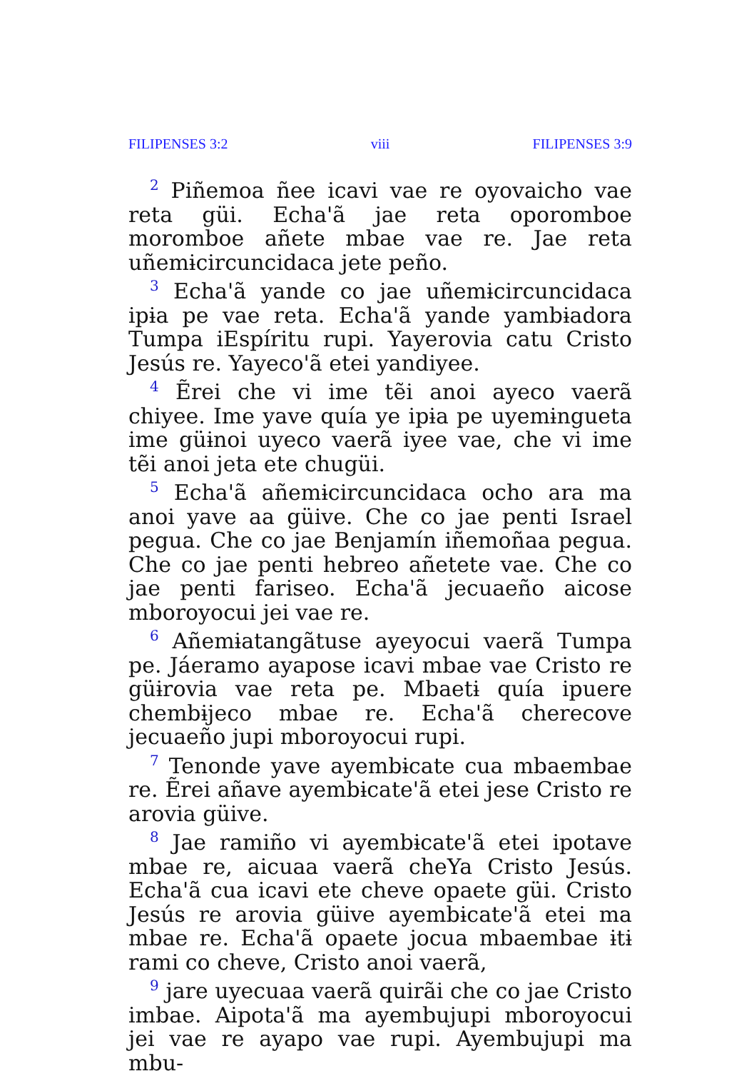FILIPENSES 3:2 viii FILIPENSES 3:9
<sup>2</sup> Piñemoa ñee icavi vae re oyovaicho vae reta güi. Echa'ã jae reta oporomboe moromboe añete mbae vae re. Jae reta uñemɨcircuncidaca jete peño.
<sup>3</sup> Echa'ã yande co jae uñemɨcircuncidaca ipɨa pe vae reta. Echa'ã yande yambɨadora Tumpa iEspíritu rupi. Yayerovia catu Cristo Jesús re. Yayeco'ã etei yandiyee.
<sup>4</sup> Ẽrei che vi ime tẽi anoi ayeco vaerã chiyee. Ime yave quía ye ipɨa pe uyemɨngueta ime güɨnoi uyeco vaerã iyee vae, che vi ime tẽi anoi jeta ete chugüi.
<sup>5</sup> Echa'ã añemɨcircuncidaca ocho ara ma anoi yave aa güive. Che co jae penti Israel pegua. Che co jae Benjamín iñemoñaa pegua. Che co jae penti hebreo añetete vae. Che co jae penti fariseo. Echa'ã jecuaeño aicose mboroyocui jei vae re.
<sup>6</sup> Añemɨatangãtuse ayeyocui vaerã Tumpa pe. Jáeramo ayapose icavi mbae vae Cristo re güɨrovia vae reta pe. Mbaetɨ quía ipuere chembɨjeco mbae re. Echa'ã cherecove jecuaeño jupi mboroyocui rupi.
<sup>7</sup> Tenonde yave ayembɨcate cua mbaembae re. Ẽrei añave ayembɨcate'ã etei jese Cristo re arovia güive.
<sup>8</sup> Jae ramiño vi ayembɨcate'ã etei ipotave mbae re, aicuaa vaerã cheYa Cristo Jesús. Echa'ã cua icavi ete cheve opaete güi. Cristo Jesús re arovia güive ayembɨcate'ã etei ma mbae re. Echa'ã opaete jocua mbaembae ɨtɨ rami co cheve, Cristo anoi vaerã,
<sup>9</sup> jare uyecuaa vaerã quirãi che co jae Cristo imbae. Aipota'ã ma ayembujupi mboroyocui jei vae re ayapo vae rupi. Ayembujupi ma mbu-